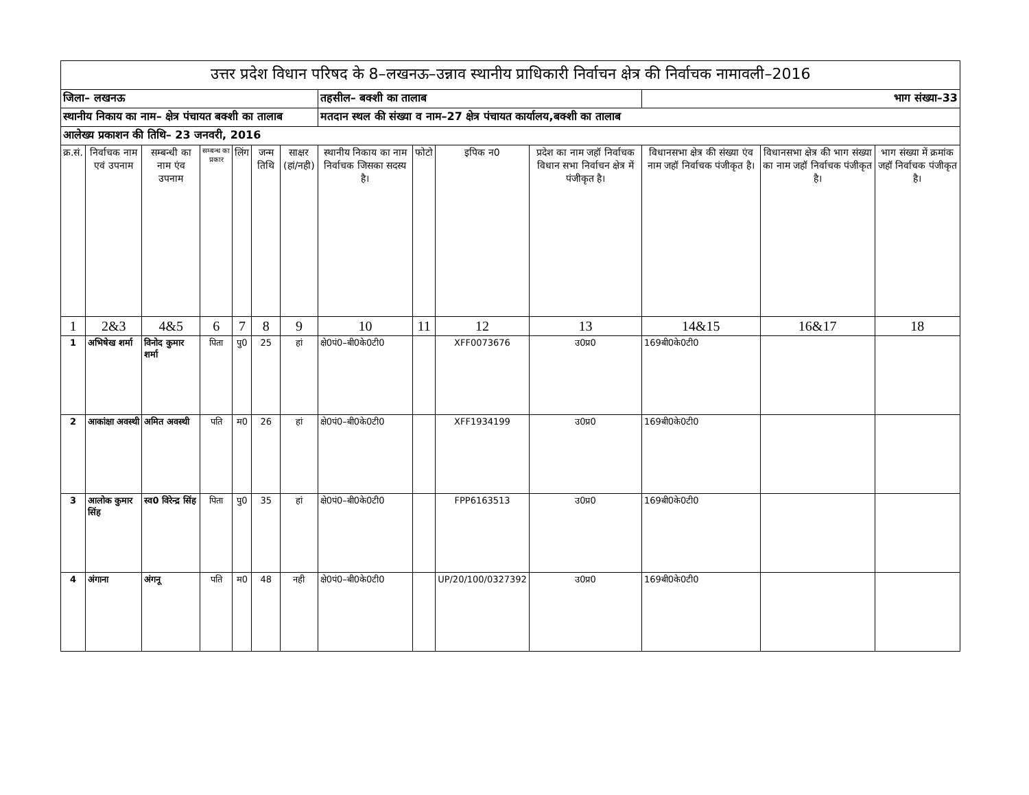| उत्तर प्रदेश विधान परिषद के 8–लखनऊ–उन्नाव स्थानीय प्राधिकारी निर्वाचन क्षेत्र की निर्वाचक नामावली–2016 | | | | | | | | | | | | | |
| जिला– लखनऊ | | | | | | | तहसील– बक्शी का तालाब | | | | भाग संख्या–33 | | |
| स्थानीय निकाय का नाम– क्षेत्र पंचायत बक्शी का तालाब | | | | | | | मतदान स्थल की संख्या व नाम–27 क्षेत्र पंचायत कार्यालय,बक्शी का तालाब | | | | | | |
| आलेख्य प्रकाशन की तिथि– 23 जनवरी, 2016 | | | | | | | | | | | | | |
| क्र.सं. | निर्वाचक नाम एवं उपनाम | सम्बन्धी का नाम एंव उपनाम | सम्बन्ध का प्रकार | लिंग | जन्म तिथि | साक्षर (हां/नही) | स्थानीय निकाय का नाम निर्वाचक जिसका सदस्य है। | फोटो | इपिक न0 | प्रदेश का नाम जहॉ निर्वाचक विधान सभा निर्वाचन क्षेत्र में पंजीकृत है। | विधानसभा क्षेत्र की संख्या एंव नाम जहॉ निर्वाचक पंजीकृत है। | विधानसभा क्षेत्र की भाग संख्या का नाम जहॉ निर्वाचक पंजीकृत है। | भाग संख्या में क्रमांक जहॉ निर्वाचक पंजीकृत है। |
| 1 | 2&3 | 4&5 | 6 | 7 | 8 | 9 | 10 | 11 | 12 | 13 | 14&15 | 16&17 | 18 |
| 1 | अभिषेख शर्मा | विनोद कुमार शर्मा | पिता | पु0 | 25 | हां | क्षे0पं0–बी0के0टी0 | | XFF0073676 | उ0प्र0 | 169बी0के0टी0 | | |
| 2 | आकांक्षा अवस्थी | अमित अवस्थी | पति | म0 | 26 | हां | क्षे0पं0–बी0के0टी0 | | XFF1934199 | उ0प्र0 | 169बी0के0टी0 | | |
| 3 | आलोक कुमार सिंह | स्व0 विरेन्द्र सिंह | पिता | पु0 | 35 | हां | क्षे0पं0–बी0के0टी0 | | FPP6163513 | उ0प्र0 | 169बी0के0टी0 | | |
| 4 | अंगाना | अंगनू | पति | म0 | 48 | नही | क्षे0पं0–बी0के0टी0 | | UP/20/100/0327392 | उ0प्र0 | 169बी0के0टी0 | | |